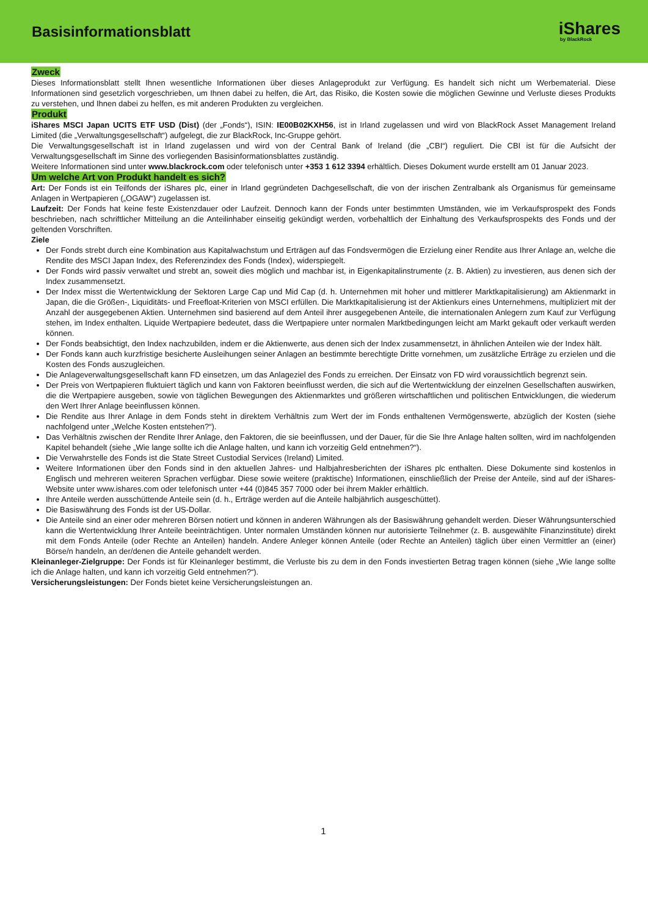Basisinformationsblatt
iShares
by BlackRock
Zweck
Dieses Informationsblatt stellt Ihnen wesentliche Informationen über dieses Anlageprodukt zur Verfügung. Es handelt sich nicht um Werbematerial. Diese Informationen sind gesetzlich vorgeschrieben, um Ihnen dabei zu helfen, die Art, das Risiko, die Kosten sowie die möglichen Gewinne und Verluste dieses Produkts zu verstehen, und Ihnen dabei zu helfen, es mit anderen Produkten zu vergleichen.
Produkt
iShares MSCI Japan UCITS ETF USD (Dist) (der „Fonds“), ISIN: IE00B02KXH56, ist in Irland zugelassen und wird von BlackRock Asset Management Ireland Limited (die „Verwaltungsgesellschaft“) aufgelegt, die zur BlackRock, Inc-Gruppe gehört.
Die Verwaltungsgesellschaft ist in Irland zugelassen und wird von der Central Bank of Ireland (die „CBI“) reguliert. Die CBI ist für die Aufsicht der Verwaltungsgesellschaft im Sinne des vorliegenden Basisinformationsblattes zuständig.
Weitere Informationen sind unter www.blackrock.com oder telefonisch unter +353 1 612 3394 erhältlich. Dieses Dokument wurde erstellt am 01 Januar 2023.
Um welche Art von Produkt handelt es sich?
Art: Der Fonds ist ein Teilfonds der iShares plc, einer in Irland gegründeten Dachgesellschaft, die von der irischen Zentralbank als Organismus für gemeinsame Anlagen in Wertpapieren („OGAW“) zugelassen ist.
Laufzeit: Der Fonds hat keine feste Existenzdauer oder Laufzeit. Dennoch kann der Fonds unter bestimmten Umständen, wie im Verkaufsprospekt des Fonds beschrieben, nach schriftlicher Mitteilung an die Anteilinhaber einseitig gekündigt werden, vorbehaltlich der Einhaltung des Verkaufsprospekts des Fonds und der geltenden Vorschriften.
Ziele
Der Fonds strebt durch eine Kombination aus Kapitalwachstum und Erträgen auf das Fondsvermögen die Erzielung einer Rendite aus Ihrer Anlage an, welche die Rendite des MSCI Japan Index, des Referenzindex des Fonds (Index), widerspiegelt.
Der Fonds wird passiv verwaltet und strebt an, soweit dies möglich und machbar ist, in Eigenkapitalinstrumente (z. B. Aktien) zu investieren, aus denen sich der Index zusammensetzt.
Der Index misst die Wertentwicklung der Sektoren Large Cap und Mid Cap (d. h. Unternehmen mit hoher und mittlerer Marktkapitalisierung) am Aktienmarkt in Japan, die die Größen-, Liquiditäts- und Freefloat-Kriterien von MSCI erfüllen. Die Marktkapitalisierung ist der Aktienkurs eines Unternehmens, multipliziert mit der Anzahl der ausgegebenen Aktien. Unternehmen sind basierend auf dem Anteil ihrer ausgegebenen Anteile, die internationalen Anlegern zum Kauf zur Verfügung stehen, im Index enthalten. Liquide Wertpapiere bedeutet, dass die Wertpapiere unter normalen Marktbedingungen leicht am Markt gekauft oder verkauft werden können.
Der Fonds beabsichtigt, den Index nachzubilden, indem er die Aktienwerte, aus denen sich der Index zusammensetzt, in ähnlichen Anteilen wie der Index hält.
Der Fonds kann auch kurzfristige besicherte Ausleihungen seiner Anlagen an bestimmte berechtigte Dritte vornehmen, um zusätzliche Erträge zu erzielen und die Kosten des Fonds auszugleichen.
Die Anlageverwaltungsgesellschaft kann FD einsetzen, um das Anlageziel des Fonds zu erreichen. Der Einsatz von FD wird voraussichtlich begrenzt sein.
Der Preis von Wertpapieren fluktuiert täglich und kann von Faktoren beeinflusst werden, die sich auf die Wertentwicklung der einzelnen Gesellschaften auswirken, die die Wertpapiere ausgeben, sowie von täglichen Bewegungen des Aktienmarktes und größeren wirtschaftlichen und politischen Entwicklungen, die wiederum den Wert Ihrer Anlage beeinflussen können.
Die Rendite aus Ihrer Anlage in dem Fonds steht in direktem Verhältnis zum Wert der im Fonds enthaltenen Vermögenswerte, abzüglich der Kosten (siehe nachfolgend unter „Welche Kosten entstehen?“).
Das Verhältnis zwischen der Rendite Ihrer Anlage, den Faktoren, die sie beeinflussen, und der Dauer, für die Sie Ihre Anlage halten sollten, wird im nachfolgenden Kapitel behandelt (siehe „Wie lange sollte ich die Anlage halten, und kann ich vorzeitig Geld entnehmen?“).
Die Verwahrstelle des Fonds ist die State Street Custodial Services (Ireland) Limited.
Weitere Informationen über den Fonds sind in den aktuellen Jahres- und Halbjahresberichten der iShares plc enthalten. Diese Dokumente sind kostenlos in Englisch und mehreren weiteren Sprachen verfügbar. Diese sowie weitere (praktische) Informationen, einschließlich der Preise der Anteile, sind auf der iShares-Website unter www.ishares.com oder telefonisch unter +44 (0)845 357 7000 oder bei ihrem Makler erhältlich.
Ihre Anteile werden ausschüttende Anteile sein (d. h., Erträge werden auf die Anteile halbjährlich ausgeschüttet).
Die Basiswährung des Fonds ist der US-Dollar.
Die Anteile sind an einer oder mehreren Börsen notiert und können in anderen Währungen als der Basiswährung gehandelt werden. Dieser Währungsunterschied kann die Wertentwicklung Ihrer Anteile beeinträchtigen. Unter normalen Umständen können nur autorisierte Teilnehmer (z. B. ausgewählte Finanzinstitute) direkt mit dem Fonds Anteile (oder Rechte an Anteilen) handeln. Andere Anleger können Anteile (oder Rechte an Anteilen) täglich über einen Vermittler an (einer) Börse/n handeln, an der/denen die Anteile gehandelt werden.
Kleinanleger-Zielgruppe: Der Fonds ist für Kleinanleger bestimmt, die Verluste bis zu dem in den Fonds investierten Betrag tragen können (siehe „Wie lange sollte ich die Anlage halten, und kann ich vorzeitig Geld entnehmen?“).
Versicherungsleistungen: Der Fonds bietet keine Versicherungsleistungen an.
1